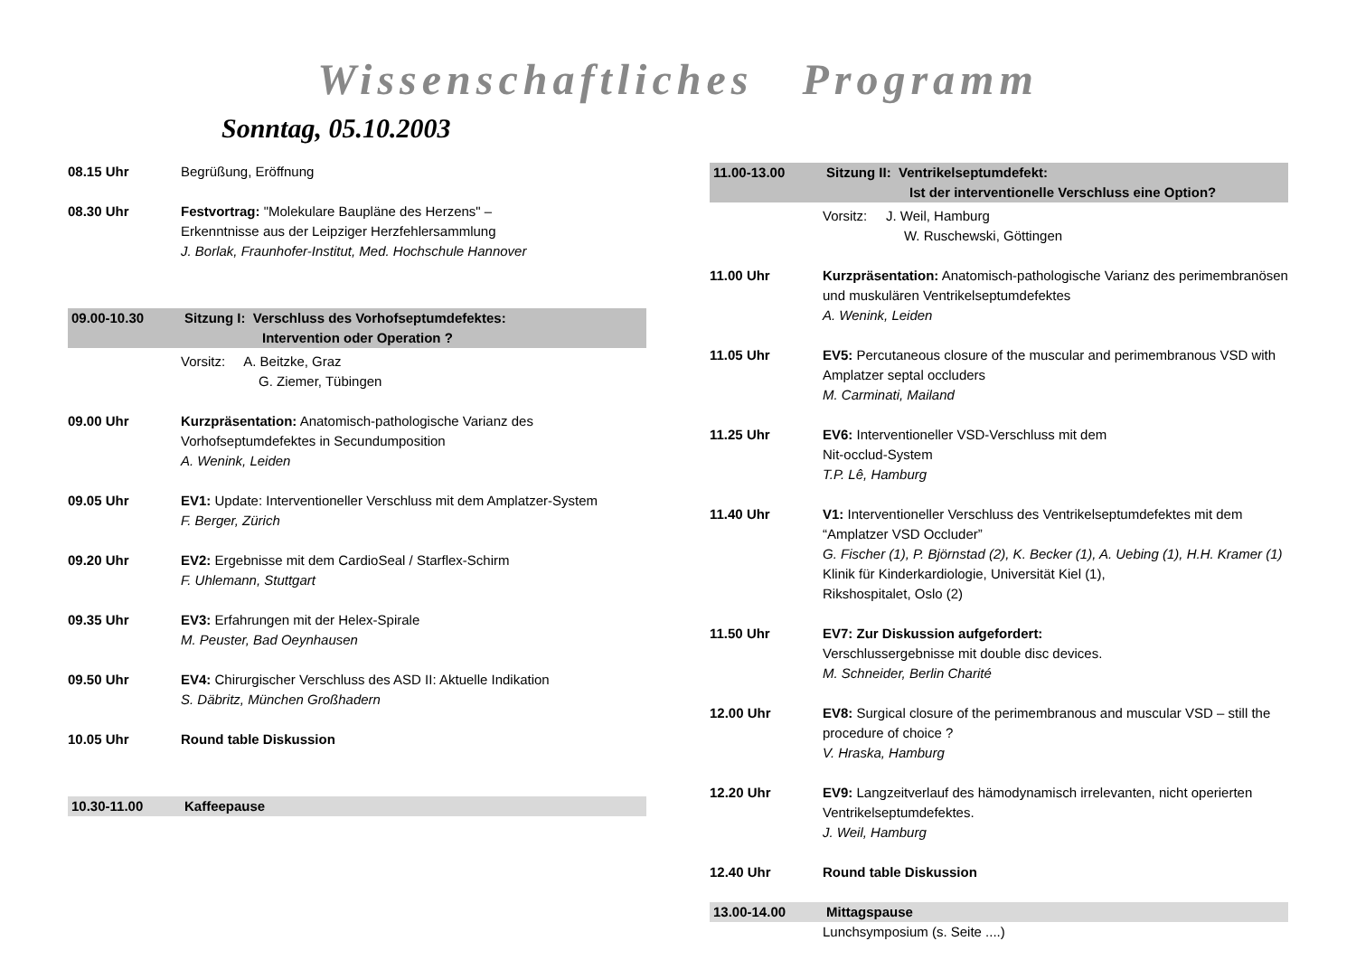Wissenschaftliches Programm
Sonntag, 05.10.2003
08.15 Uhr Begrüßung, Eröffnung
08.30 Uhr Festvortrag: "Molekulare Baupläne des Herzens" –
Erkenntnisse aus der Leipziger Herzfehlersammlung
J. Borlak, Fraunhofer-Institut, Med. Hochschule Hannover
09.00-10.30 Sitzung I: Verschluss des Vorhofseptumdefektes:
Intervention oder Operation ?
Vorsitz: A. Beitzke, Graz
G. Ziemer, Tübingen
09.00 Uhr Kurzpräsentation: Anatomisch-pathologische Varianz des Vorhofseptumdefektes in Secundumposition
A. Wenink, Leiden
09.05 Uhr EV1: Update: Interventioneller Verschluss mit dem Amplatzer-System
F. Berger, Zürich
09.20 Uhr EV2: Ergebnisse mit dem CardioSeal / Starflex-Schirm
F. Uhlemann, Stuttgart
09.35 Uhr EV3: Erfahrungen mit der Helex-Spirale
M. Peuster, Bad Oeynhausen
09.50 Uhr EV4: Chirurgischer Verschluss des ASD II: Aktuelle Indikation
S. Däbritz, München Großhadern
10.05 Uhr Round table Diskussion
10.30-11.00 Kaffeepause
11.00-13.00 Sitzung II: Ventrikelseptumdefekt:
Ist der interventionelle Verschluss eine Option?
Vorsitz: J. Weil, Hamburg
W. Ruschewski, Göttingen
11.00 Uhr Kurzpräsentation: Anatomisch-pathologische Varianz des perimembranösen und muskulären Ventrikelseptumdefektes
A. Wenink, Leiden
11.05 Uhr EV5: Percutaneous closure of the muscular and perimembranous VSD with Amplatzer septal occluders
M. Carminati, Mailand
11.25 Uhr EV6: Interventioneller VSD-Verschluss mit dem
Nit-occlud-System
T.P. Lê, Hamburg
11.40 Uhr V1: Interventioneller Verschluss des Ventrikelseptumdefektes mit dem “Amplatzer VSD Occluder”
G. Fischer (1), P. Björnstad (2), K. Becker (1), A. Uebing (1), H.H. Kramer (1)
Klinik für Kinderkardiologie, Universität Kiel (1),
Rikshospitalet, Oslo (2)
11.50 Uhr EV7: Zur Diskussion aufgefordert:
Verschlussergebnisse mit double disc devices.
M. Schneider, Berlin Charité
12.00 Uhr EV8: Surgical closure of the perimembranous and muscular VSD – still the procedure of choice ?
V. Hraska, Hamburg
12.20 Uhr EV9: Langzeitverlauf des hämodynamisch irrelevanten, nicht operierten Ventrikelseptumdefektes.
J. Weil, Hamburg
12.40 Uhr Round table Diskussion
13.00-14.00 Mittagspause
Lunchsymposium (s. Seite ....)